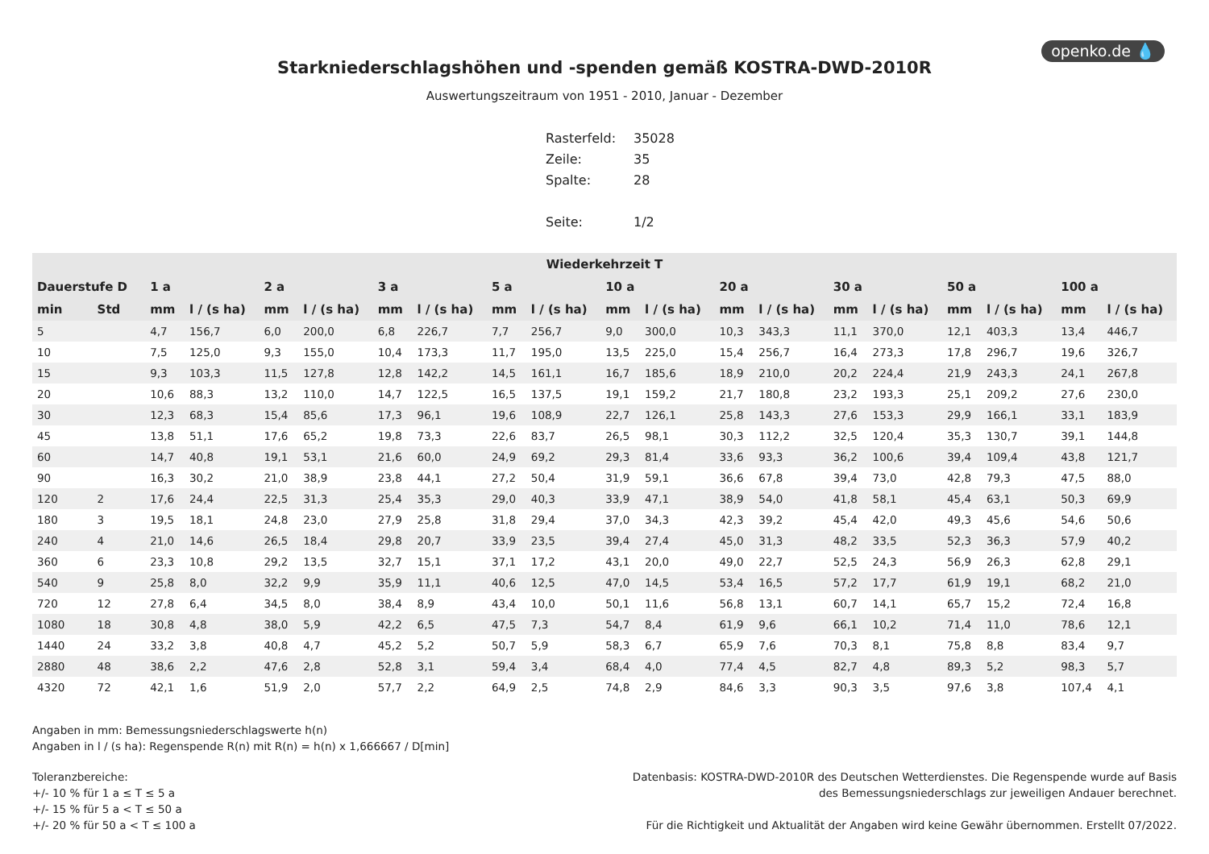openko.de 💧
Starkniederschlagshöhen und -spenden gemäß KOSTRA-DWD-2010R
Auswertungszeitraum von 1951 - 2010, Januar - Dezember
| Rasterfeld: | 35028 |
| Zeile: | 35 |
| Spalte: | 28 |
| Seite: | 1/2 |
| Wiederkehrzeit T | | | | | | | | | | | | | | | | | | | |
| --- | --- | --- | --- | --- | --- | --- | --- | --- | --- | --- | --- | --- | --- | --- | --- | --- | --- | --- | --- |
| Dauerstufe D | | 1 a | | 2 a | | 3 a | | 5 a | | 10 a | | 20 a | | 30 a | | 50 a | | 100 a | |
| min | Std | mm | l / (s ha) | mm | l / (s ha) | mm | l / (s ha) | mm | l / (s ha) | mm | l / (s ha) | mm | l / (s ha) | mm | l / (s ha) | mm | l / (s ha) | mm | l / (s ha) |
| 5 | | 4,7 | 156,7 | 6,0 | 200,0 | 6,8 | 226,7 | 7,7 | 256,7 | 9,0 | 300,0 | 10,3 | 343,3 | 11,1 | 370,0 | 12,1 | 403,3 | 13,4 | 446,7 |
| 10 | | 7,5 | 125,0 | 9,3 | 155,0 | 10,4 | 173,3 | 11,7 | 195,0 | 13,5 | 225,0 | 15,4 | 256,7 | 16,4 | 273,3 | 17,8 | 296,7 | 19,6 | 326,7 |
| 15 | | 9,3 | 103,3 | 11,5 | 127,8 | 12,8 | 142,2 | 14,5 | 161,1 | 16,7 | 185,6 | 18,9 | 210,0 | 20,2 | 224,4 | 21,9 | 243,3 | 24,1 | 267,8 |
| 20 | | 10,6 | 88,3 | 13,2 | 110,0 | 14,7 | 122,5 | 16,5 | 137,5 | 19,1 | 159,2 | 21,7 | 180,8 | 23,2 | 193,3 | 25,1 | 209,2 | 27,6 | 230,0 |
| 30 | | 12,3 | 68,3 | 15,4 | 85,6 | 17,3 | 96,1 | 19,6 | 108,9 | 22,7 | 126,1 | 25,8 | 143,3 | 27,6 | 153,3 | 29,9 | 166,1 | 33,1 | 183,9 |
| 45 | | 13,8 | 51,1 | 17,6 | 65,2 | 19,8 | 73,3 | 22,6 | 83,7 | 26,5 | 98,1 | 30,3 | 112,2 | 32,5 | 120,4 | 35,3 | 130,7 | 39,1 | 144,8 |
| 60 | | 14,7 | 40,8 | 19,1 | 53,1 | 21,6 | 60,0 | 24,9 | 69,2 | 29,3 | 81,4 | 33,6 | 93,3 | 36,2 | 100,6 | 39,4 | 109,4 | 43,8 | 121,7 |
| 90 | | 16,3 | 30,2 | 21,0 | 38,9 | 23,8 | 44,1 | 27,2 | 50,4 | 31,9 | 59,1 | 36,6 | 67,8 | 39,4 | 73,0 | 42,8 | 79,3 | 47,5 | 88,0 |
| 120 | 2 | 17,6 | 24,4 | 22,5 | 31,3 | 25,4 | 35,3 | 29,0 | 40,3 | 33,9 | 47,1 | 38,9 | 54,0 | 41,8 | 58,1 | 45,4 | 63,1 | 50,3 | 69,9 |
| 180 | 3 | 19,5 | 18,1 | 24,8 | 23,0 | 27,9 | 25,8 | 31,8 | 29,4 | 37,0 | 34,3 | 42,3 | 39,2 | 45,4 | 42,0 | 49,3 | 45,6 | 54,6 | 50,6 |
| 240 | 4 | 21,0 | 14,6 | 26,5 | 18,4 | 29,8 | 20,7 | 33,9 | 23,5 | 39,4 | 27,4 | 45,0 | 31,3 | 48,2 | 33,5 | 52,3 | 36,3 | 57,9 | 40,2 |
| 360 | 6 | 23,3 | 10,8 | 29,2 | 13,5 | 32,7 | 15,1 | 37,1 | 17,2 | 43,1 | 20,0 | 49,0 | 22,7 | 52,5 | 24,3 | 56,9 | 26,3 | 62,8 | 29,1 |
| 540 | 9 | 25,8 | 8,0 | 32,2 | 9,9 | 35,9 | 11,1 | 40,6 | 12,5 | 47,0 | 14,5 | 53,4 | 16,5 | 57,2 | 17,7 | 61,9 | 19,1 | 68,2 | 21,0 |
| 720 | 12 | 27,8 | 6,4 | 34,5 | 8,0 | 38,4 | 8,9 | 43,4 | 10,0 | 50,1 | 11,6 | 56,8 | 13,1 | 60,7 | 14,1 | 65,7 | 15,2 | 72,4 | 16,8 |
| 1080 | 18 | 30,8 | 4,8 | 38,0 | 5,9 | 42,2 | 6,5 | 47,5 | 7,3 | 54,7 | 8,4 | 61,9 | 9,6 | 66,1 | 10,2 | 71,4 | 11,0 | 78,6 | 12,1 |
| 1440 | 24 | 33,2 | 3,8 | 40,8 | 4,7 | 45,2 | 5,2 | 50,7 | 5,9 | 58,3 | 6,7 | 65,9 | 7,6 | 70,3 | 8,1 | 75,8 | 8,8 | 83,4 | 9,7 |
| 2880 | 48 | 38,6 | 2,2 | 47,6 | 2,8 | 52,8 | 3,1 | 59,4 | 3,4 | 68,4 | 4,0 | 77,4 | 4,5 | 82,7 | 4,8 | 89,3 | 5,2 | 98,3 | 5,7 |
| 4320 | 72 | 42,1 | 1,6 | 51,9 | 2,0 | 57,7 | 2,2 | 64,9 | 2,5 | 74,8 | 2,9 | 84,6 | 3,3 | 90,3 | 3,5 | 97,6 | 3,8 | 107,4 | 4,1 |
Angaben in mm: Bemessungsniederschlagswerte h(n)
Angaben in l / (s ha): Regenspende R(n) mit R(n) = h(n) x 1,666667 / D[min]
Toleranzbereiche:
+/- 10 % für 1 a ≤ T ≤ 5 a
+/- 15 % für 5 a < T ≤ 50 a
+/- 20 % für 50 a < T ≤ 100 a
Datenbasis: KOSTRA-DWD-2010R des Deutschen Wetterdienstes. Die Regenspende wurde auf Basis
des Bemessungsniederschlags zur jeweiligen Andauer berechnet.
Für die Richtigkeit und Aktualität der Angaben wird keine Gewähr übernommen. Erstellt 07/2022.